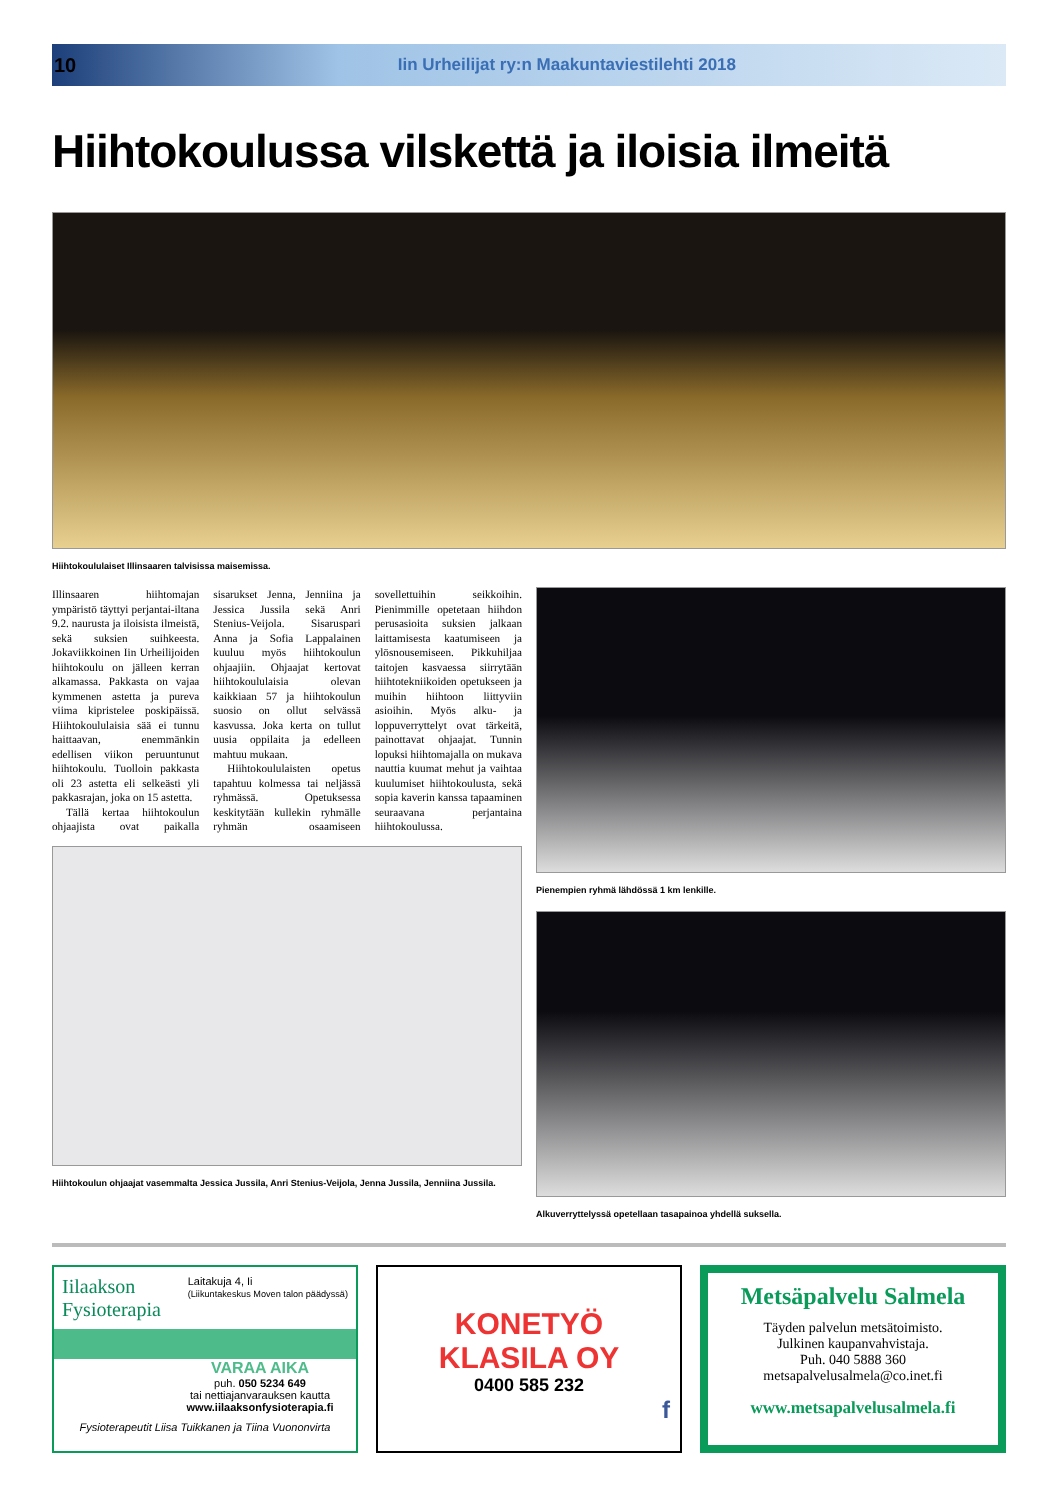10 Iin Urheilijat ry:n Maakuntaviestilehti 2018
Hiihtokoulussa vilskettä ja iloisia ilmeitä
Hiihtokoululaiset Illinsaaren talvisissa maisemissa.
Illinsaaren hiihtomajan ympäristö täyttyi perjantai-iltana 9.2. naurusta ja iloisista ilmeistä, sekä suksien suihkeesta. Jokaviikkoinen Iin Urheilijoiden hiihtokoulu on jälleen kerran alkamassa. Pakkasta on vajaa kymmenen astetta ja pureva viima kipristelee poskipäissä. Hiihtokoululaisia sää ei tunnu haittaavan, enemmänkin edellisen viikon peruuntunut hiihtokoulu. Tuolloin pakkasta oli 23 astetta eli selkeästi yli pakkasrajan, joka on 15 astetta.
Tällä kertaa hiihtokoulun ohjaajista ovat paikalla sisarukset Jenna, Jenniina ja Jessica Jussila sekä Anri Stenius-Veijola. Sisaruspari Anna ja Sofia Lappalainen kuuluu myös hiihtokoulun ohjaajiin. Ohjaajat kertovat hiihtokoululaisia olevan kaikkiaan 57 ja hiihtokoulun suosio on ollut selvässä kasvussa. Joka kerta on tullut uusia oppilaita ja edelleen mahtuu mukaan.
Hiihtokoululaisten opetus tapahtuu kolmessa tai neljässä ryhmässä. Opetuksessa keskitytään kullekin ryhmälle ryhmän osaamiseen sovellettuihin seikkoihin. Pienimmille opetetaan hiihdon perusasioita suksien jalkaan laittamisesta kaatumiseen ja ylösnousemiseen. Pikkuhiljaa taitojen kasvaessa siirrytään hiihtotekniikoiden opetukseen ja muihin hiihtoon liittyviin asioihin. Myös alku- ja loppuverryttelyt ovat tärkeitä, painottavat ohjaajat. Tunnin lopuksi hiihtomajalla on mukava nauttia kuumat mehut ja vaihtaa kuulumiset hiihtokoulusta, sekä sopia kaverin kanssa tapaaminen seuraavana perjantaina hiihtokoulussa.
Hiihtokoulun ohjaajat vasemmalta Jessica Jussila, Anri Stenius-Veijola, Jenna Jussila, Jenniina Jussila.
Pienempien ryhmä lähdössä 1 km lenkille.
Alkuverryttelyssä opetellaan tasapainoa yhdellä suksella.
Iilaakson
Fysioterapia Laitakuja 4, Ii
(Liikuntakeskus Moven talon päädyssä)
VARAA AIKA
puh. 050 5234 649
tai nettiajanvarauksen kautta
www.iilaaksonfysioterapia.fi
Fysioterapeutit Liisa Tuikkanen ja Tiina Vuononvirta
KONETYÖ
KLASILA OY
0400 585 232
f
Metsäpalvelu Salmela
Täyden palvelun metsätoimisto.
Julkinen kaupanvahvistaja.
Puh. 040 5888 360
metsapalvelusalmela@co.inet.fi
www.metsapalvelusalmela.fi